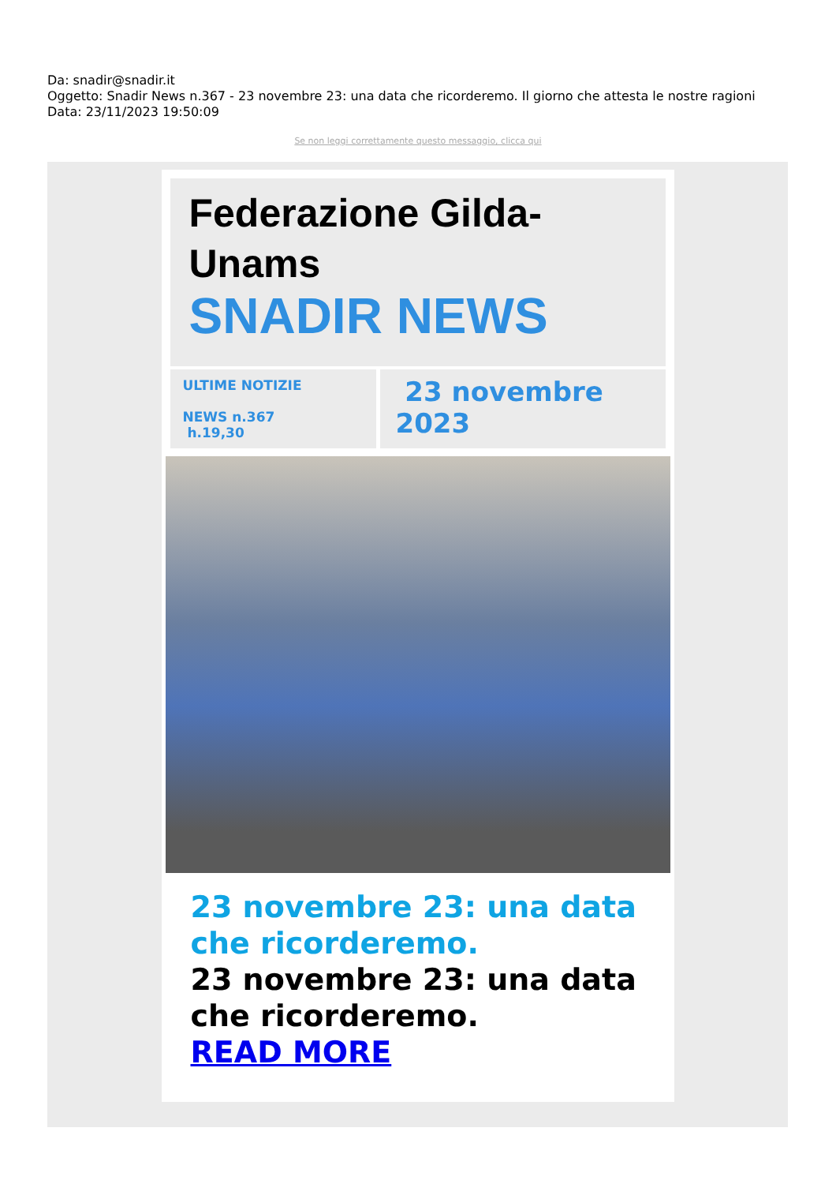Da: snadir@snadir.it
Oggetto: Snadir News n.367 - 23 novembre 23: una data che ricorderemo. Il giorno che attesta le nostre ragioni
Data: 23/11/2023 19:50:09
Se non leggi correttamente questo messaggio, clicca qui
Federazione Gilda-Unams
SNADIR NEWS
ULTIME NOTIZIE
NEWS n.367
h.19,30
23 novembre 2023
23 novembre 23: una data che ricorderemo.
23 novembre 23: una data che ricorderemo.
READ MORE